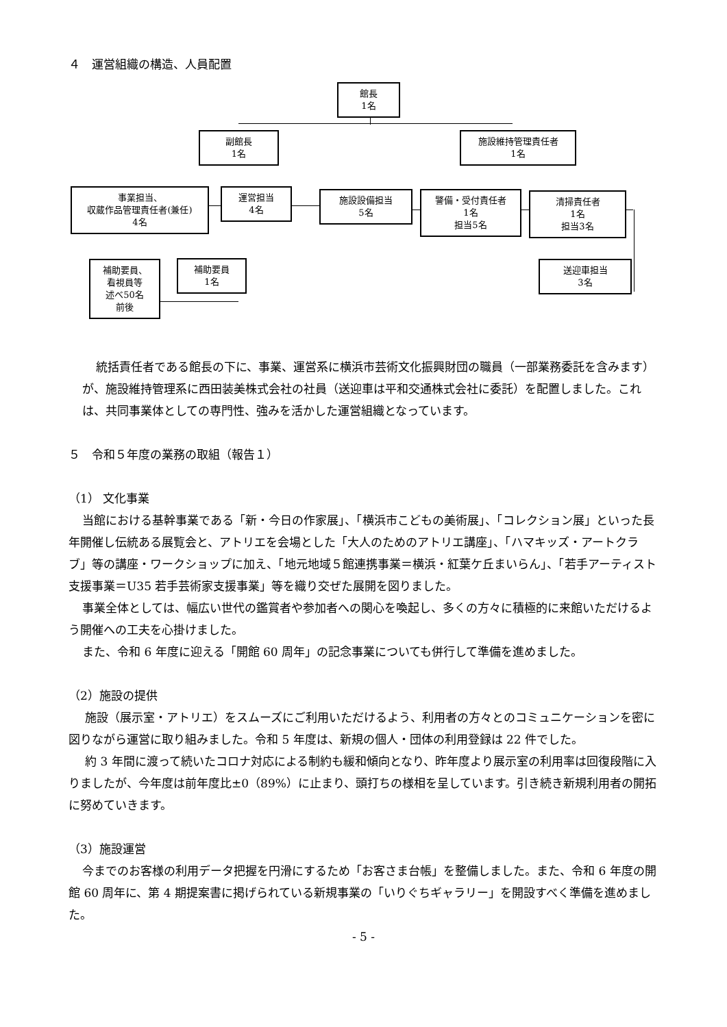４　運営組織の構造、人員配置
館長
1名
副館長
1名
施設維持管理責任者
1名
事業担当、
収蔵作品管理責任者(兼任)
4名
運営担当
4名
施設設備担当
5名
警備・受付責任者
1名
担当5名
清掃責任者
1名
担当3名
補助要員、
看視員等
述べ50名
前後
補助要員
1名
送迎車担当
3名
統括責任者である館長の下に、事業、運営系に横浜市芸術文化振興財団の職員（一部業務委託を含みます）が、施設維持管理系に西田装美株式会社の社員（送迎車は平和交通株式会社に委託）を配置しました。これは、共同事業体としての専門性、強みを活かした運営組織となっています。
５　令和５年度の業務の取組（報告１）
（1） 文化事業
当館における基幹事業である「新・今日の作家展」、「横浜市こどもの美術展」、「コレクション展」といった長年開催し伝統ある展覧会と、アトリエを会場とした「大人のためのアトリエ講座」、「ハマキッズ・アートクラブ」等の講座・ワークショップに加え、「地元地域５館連携事業＝横浜・紅葉ケ丘まいらん」、「若手アーティスト支援事業＝U35 若手芸術家支援事業」等を織り交ぜた展開を図りました。
事業全体としては、幅広い世代の鑑賞者や参加者への関心を喚起し、多くの方々に積極的に来館いただけるよう開催への工夫を心掛けました。
また、令和 6 年度に迎える「開館 60 周年」の記念事業についても併行して準備を進めました。
（2）施設の提供
施設（展示室・アトリエ）をスムーズにご利用いただけるよう、利用者の方々とのコミュニケーションを密に図りながら運営に取り組みました。令和 5 年度は、新規の個人・団体の利用登録は 22 件でした。
約 3 年間に渡って続いたコロナ対応による制約も緩和傾向となり、昨年度より展示室の利用率は回復段階に入りましたが、今年度は前年度比±0（89%）に止まり、頭打ちの様相を呈しています。引き続き新規利用者の開拓に努めていきます。
（3）施設運営
今までのお客様の利用データ把握を円滑にするため「お客さま台帳」を整備しました。また、令和 6 年度の開館 60 周年に、第 4 期提案書に掲げられている新規事業の「いりぐちギャラリー」を開設すべく準備を進めました。
- 5 -